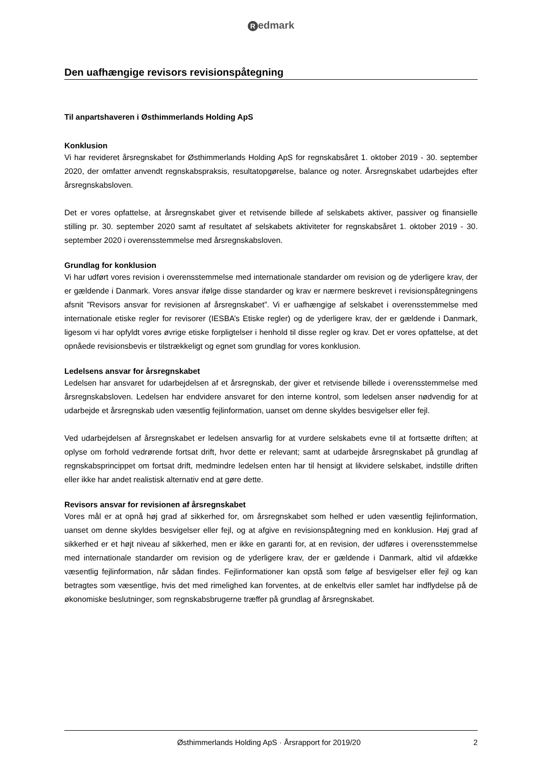Redmark
Den uafhængige revisors revisionspåtegning
Til anpartshaveren i Østhimmerlands Holding ApS
Konklusion
Vi har revideret årsregnskabet for Østhimmerlands Holding ApS for regnskabsåret 1. oktober 2019 - 30. september 2020, der omfatter anvendt regnskabspraksis, resultatopgørelse, balance og noter. Årsregnskabet udarbejdes efter årsregnskabsloven.
Det er vores opfattelse, at årsregnskabet giver et retvisende billede af selskabets aktiver, passiver og finansielle stilling pr. 30. september 2020 samt af resultatet af selskabets aktiviteter for regnskabsåret 1. oktober 2019 - 30. september 2020 i overensstemmelse med årsregnskabsloven.
Grundlag for konklusion
Vi har udført vores revision i overensstemmelse med internationale standarder om revision og de yderligere krav, der er gældende i Danmark. Vores ansvar ifølge disse standarder og krav er nærmere beskrevet i revisionspåtegningens afsnit ”Revisors ansvar for revisionen af årsregnskabet”. Vi er uafhængige af selskabet i overensstemmelse med internationale etiske regler for revisorer (IESBA’s Etiske regler) og de yderligere krav, der er gældende i Danmark, ligesom vi har opfyldt vores øvrige etiske forpligtelser i henhold til disse regler og krav. Det er vores opfattelse, at det opnåede revisionsbevis er tilstrækkeligt og egnet som grundlag for vores konklusion.
Ledelsens ansvar for årsregnskabet
Ledelsen har ansvaret for udarbejdelsen af et årsregnskab, der giver et retvisende billede i overensstemmelse med årsregnskabsloven. Ledelsen har endvidere ansvaret for den interne kontrol, som ledelsen anser nødvendig for at udarbejde et årsregnskab uden væsentlig fejlinformation, uanset om denne skyldes besvigelser eller fejl.
Ved udarbejdelsen af årsregnskabet er ledelsen ansvarlig for at vurdere selskabets evne til at fortsætte driften; at oplyse om forhold vedrørende fortsat drift, hvor dette er relevant; samt at udarbejde årsregnskabet på grundlag af regnskabsprincippet om fortsat drift, medmindre ledelsen enten har til hensigt at likvidere selskabet, indstille driften eller ikke har andet realistisk alternativ end at gøre dette.
Revisors ansvar for revisionen af årsregnskabet
Vores mål er at opnå høj grad af sikkerhed for, om årsregnskabet som helhed er uden væsentlig fejlinformation, uanset om denne skyldes besvigelser eller fejl, og at afgive en revisionspåtegning med en konklusion. Høj grad af sikkerhed er et højt niveau af sikkerhed, men er ikke en garanti for, at en revision, der udføres i overensstemmelse med internationale standarder om revision og de yderligere krav, der er gældende i Danmark, altid vil afdække væsentlig fejlinformation, når sådan findes. Fejlinformationer kan opstå som følge af besvigelser eller fejl og kan betragtes som væsentlige, hvis det med rimelighed kan forventes, at de enkeltvis eller samlet har indflydelse på de økonomiske beslutninger, som regnskabsbrugerne træffer på grundlag af årsregnskabet.
Østhimmerlands Holding ApS · Årsrapport for 2019/20
2